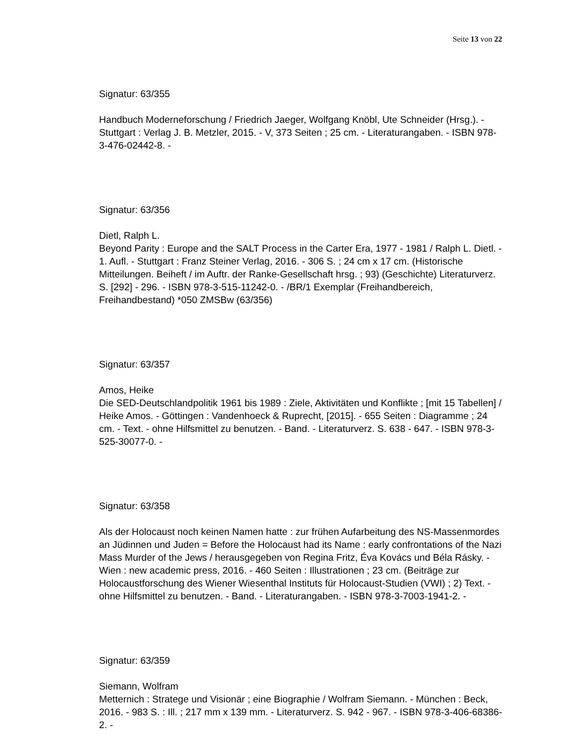Seite 13 von 22
Signatur: 63/355
Handbuch Moderneforschung / Friedrich Jaeger, Wolfgang Knöbl, Ute Schneider (Hrsg.). - Stuttgart : Verlag J. B. Metzler, 2015. - V, 373 Seiten ; 25 cm. - Literaturangaben. - ISBN 978-3-476-02442-8. -
Signatur: 63/356
Dietl, Ralph L.
Beyond Parity : Europe and the SALT Process in the Carter Era, 1977 - 1981 / Ralph L. Dietl. - 1. Aufl. - Stuttgart : Franz Steiner Verlag, 2016. - 306 S. ; 24 cm x 17 cm. (Historische Mitteilungen. Beiheft / im Auftr. der Ranke-Gesellschaft hrsg. ; 93) (Geschichte) Literaturverz. S. [292] - 296. - ISBN 978-3-515-11242-0. - /BR/1 Exemplar (Freihandbereich, Freihandbestand) *050 ZMSBw (63/356)
Signatur: 63/357
Amos, Heike
Die SED-Deutschlandpolitik 1961 bis 1989 : Ziele, Aktivitäten und Konflikte ; [mit 15 Tabellen] / Heike Amos. - Göttingen : Vandenhoeck & Ruprecht, [2015]. - 655 Seiten : Diagramme ; 24 cm. - Text. - ohne Hilfsmittel zu benutzen. - Band. - Literaturverz. S. 638 - 647. - ISBN 978-3-525-30077-0. -
Signatur: 63/358
Als der Holocaust noch keinen Namen hatte : zur frühen Aufarbeitung des NS-Massenmordes an Jüdinnen und Juden = Before the Holocaust had its Name : early confrontations of the Nazi Mass Murder of the Jews / herausgegeben von Regina Fritz, Éva Kovács und Béla Rásky. - Wien : new academic press, 2016. - 460 Seiten : Illustrationen ; 23 cm. (Beiträge zur Holocaustforschung des Wiener Wiesenthal Instituts für Holocaust-Studien (VWI) ; 2) Text. - ohne Hilfsmittel zu benutzen. - Band. - Literaturangaben. - ISBN 978-3-7003-1941-2. -
Signatur: 63/359
Siemann, Wolfram
Metternich : Stratege und Visionär ; eine Biographie / Wolfram Siemann. - München : Beck, 2016. - 983 S. : Ill. ; 217 mm x 139 mm. - Literaturverz. S. 942 - 967. - ISBN 978-3-406-68386-2. -